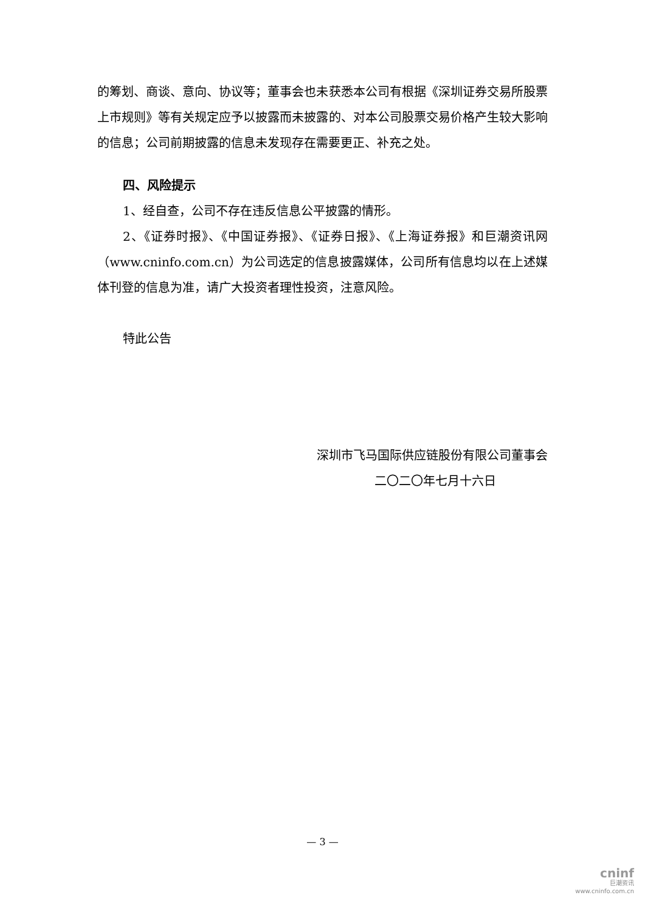的筹划、商谈、意向、协议等；董事会也未获悉本公司有根据《深圳证券交易所股票上市规则》等有关规定应予以披露而未披露的、对本公司股票交易价格产生较大影响的信息；公司前期披露的信息未发现存在需要更正、补充之处。
四、风险提示
1、经自查，公司不存在违反信息公平披露的情形。
2、《证券时报》、《中国证券报》、《证券日报》、《上海证券报》和巨潮资讯网（www.cninfo.com.cn）为公司选定的信息披露媒体，公司所有信息均以在上述媒体刊登的信息为准，请广大投资者理性投资，注意风险。
特此公告
深圳市飞马国际供应链股份有限公司董事会
二〇二〇年七月十六日
— 3 —
cninf
巨潮资讯
www.cninfo.com.cn